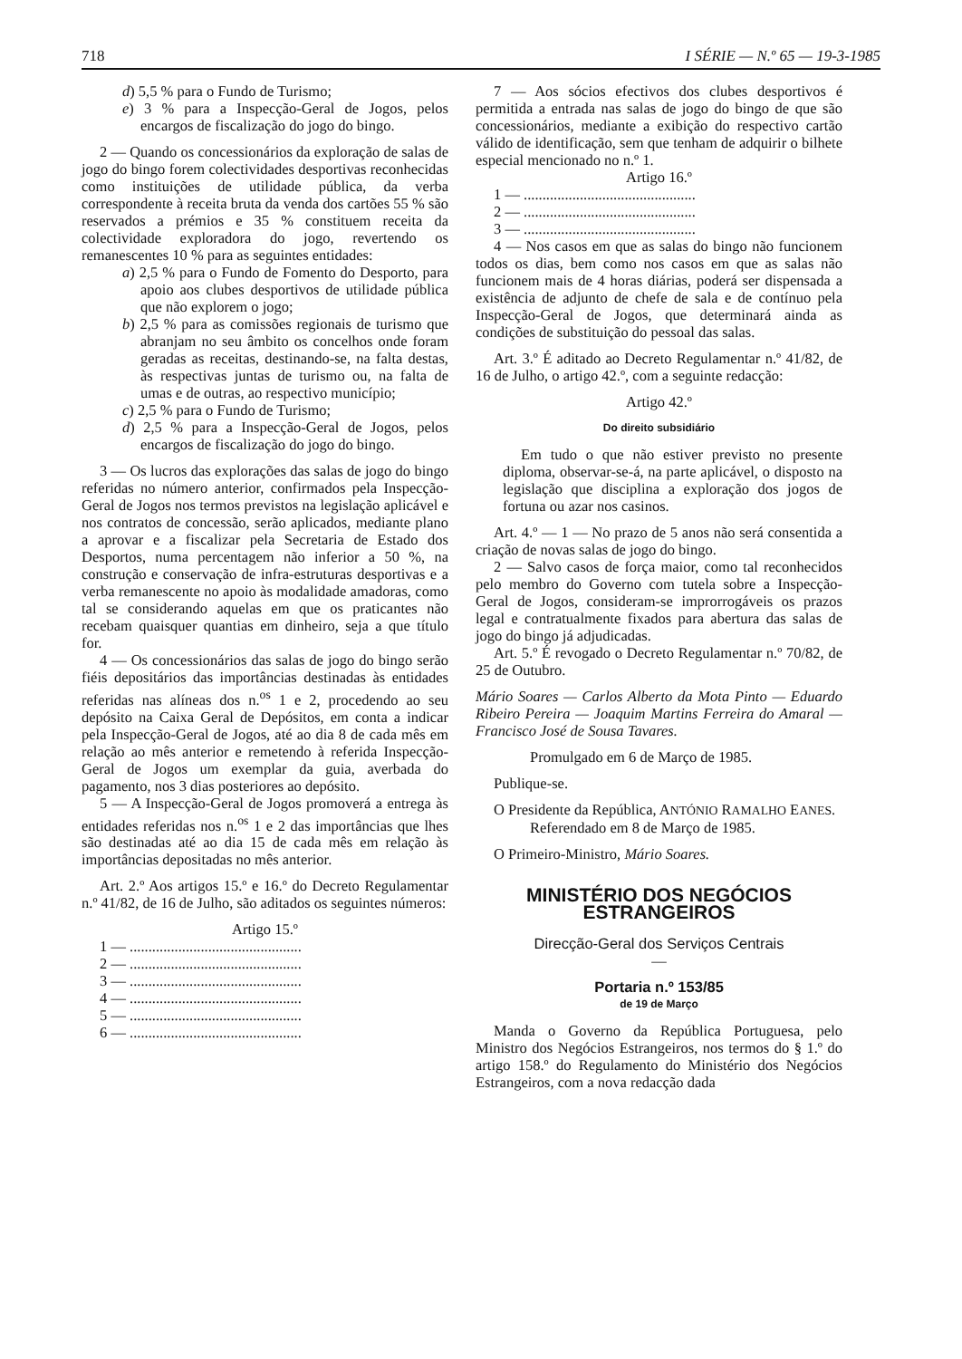718 I SÉRIE — N.º 65 — 19-3-1985
d) 5,5 % para o Fundo de Turismo;
e) 3 % para a Inspecção-Geral de Jogos, pelos encargos de fiscalização do jogo do bingo.
2 — Quando os concessionários da exploração de salas de jogo do bingo forem colectividades desportivas reconhecidas como instituições de utilidade pública, da verba correspondente à receita bruta da venda dos cartões 55 % são reservados a prémios e 35 % constituem receita da colectividade exploradora do jogo, revertendo os remanescentes 10 % para as seguintes entidades:
a) 2,5 % para o Fundo de Fomento do Desporto, para apoio aos clubes desportivos de utilidade pública que não explorem o jogo;
b) 2,5 % para as comissões regionais de turismo que abranjam no seu âmbito os concelhos onde foram geradas as receitas, destinando-se, na falta destas, às respectivas juntas de turismo ou, na falta de umas e de outras, ao respectivo município;
c) 2,5 % para o Fundo de Turismo;
d) 2,5 % para a Inspecção-Geral de Jogos, pelos encargos de fiscalização do jogo do bingo.
3 — Os lucros das explorações das salas de jogo do bingo referidas no número anterior, confirmados pela Inspecção-Geral de Jogos nos termos previstos na legislação aplicável e nos contratos de concessão, serão aplicados, mediante plano a aprovar e a fiscalizar pela Secretaria de Estado dos Desportos, numa percentagem não inferior a 50 %, na construção e conservação de infra-estruturas desportivas e a verba remanescente no apoio às modalidade amadoras, como tal se considerando aquelas em que os praticantes não recebam quaisquer quantias em dinheiro, seja a que título for.
4 — Os concessionários das salas de jogo do bingo serão fiéis depositários das importâncias destinadas às entidades referidas nas alíneas dos n.<sup>os</sup> 1 e 2, procedendo ao seu depósito na Caixa Geral de Depósitos, em conta a indicar pela Inspecção-Geral de Jogos, até ao dia 8 de cada mês em relação ao mês anterior e remetendo à referida Inspecção-Geral de Jogos um exemplar da guia, averbada do pagamento, nos 3 dias posteriores ao depósito.
5 — A Inspecção-Geral de Jogos promoverá a entrega às entidades referidas nos n.<sup>os</sup> 1 e 2 das importâncias que lhes são destinadas até ao dia 15 de cada mês em relação às importâncias depositadas no mês anterior.
Art. 2.º Aos artigos 15.º e 16.º do Decreto Regulamentar n.º 41/82, de 16 de Julho, são aditados os seguintes números:
Artigo 15.º
1 — ..............................................
2 — ..............................................
3 — ..............................................
4 — ..............................................
5 — ..............................................
6 — ..............................................
7 — Aos sócios efectivos dos clubes desportivos é permitida a entrada nas salas de jogo do bingo de que são concessionários, mediante a exibição do respectivo cartão válido de identificação, sem que tenham de adquirir o bilhete especial mencionado no n.º 1.
Artigo 16.º
1 — ..............................................
2 — ..............................................
3 — ..............................................
4 — Nos casos em que as salas do bingo não funcionem todos os dias, bem como nos casos em que as salas não funcionem mais de 4 horas diárias, poderá ser dispensada a existência de adjunto de chefe de sala e de contínuo pela Inspecção-Geral de Jogos, que determinará ainda as condições de substituição do pessoal das salas.
Art. 3.º É aditado ao Decreto Regulamentar n.º 41/82, de 16 de Julho, o artigo 42.º, com a seguinte redacção:
Artigo 42.º
Do direito subsidiário
Em tudo o que não estiver previsto no presente diploma, observar-se-á, na parte aplicável, o disposto na legislação que disciplina a exploração dos jogos de fortuna ou azar nos casinos.
Art. 4.º — 1 — No prazo de 5 anos não será consentida a criação de novas salas de jogo do bingo.
2 — Salvo casos de força maior, como tal reconhecidos pelo membro do Governo com tutela sobre a Inspecção-Geral de Jogos, consideram-se improrrogáveis os prazos legal e contratualmente fixados para abertura das salas de jogo do bingo já adjudicadas.
Art. 5.º É revogado o Decreto Regulamentar n.º 70/82, de 25 de Outubro.
Mário Soares — Carlos Alberto da Mota Pinto — Eduardo Ribeiro Pereira — Joaquim Martins Ferreira do Amaral — Francisco José de Sousa Tavares.
Promulgado em 6 de Março de 1985.
Publique-se.
O Presidente da República, ANTÓNIO RAMALHO EANES.
Referendado em 8 de Março de 1985.
O Primeiro-Ministro, Mário Soares.
MINISTÉRIO DOS NEGÓCIOS ESTRANGEIROS
Direcção-Geral dos Serviços Centrais
—
Portaria n.º 153/85
de 19 de Março
Manda o Governo da República Portuguesa, pelo Ministro dos Negócios Estrangeiros, nos termos do § 1.º do artigo 158.º do Regulamento do Ministério dos Negócios Estrangeiros, com a nova redacção dada